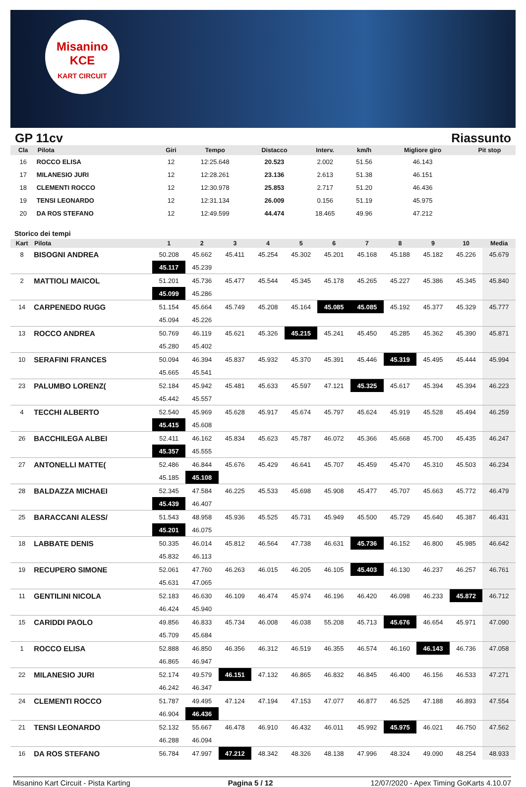Misanino
KCE
KART CIRCUIT
GP 11cv Riassunto
| Cla | Pilota | Giri | Tempo | Distacco | Interv. | km/h | Migliore giro | Pit stop |
| --- | --- | --- | --- | --- | --- | --- | --- | --- |
| 16 | ROCCO ELISA | 12 | 12:25.648 | 20.523 | 2.002 | 51.56 | 46.143 | |
| 17 | MILANESIO JURI | 12 | 12:28.261 | 23.136 | 2.613 | 51.38 | 46.151 | |
| 18 | CLEMENTI ROCCO | 12 | 12:30.978 | 25.853 | 2.717 | 51.20 | 46.436 | |
| 19 | TENSI LEONARDO | 12 | 12:31.134 | 26.009 | 0.156 | 51.19 | 45.975 | |
| 20 | DA ROS STEFANO | 12 | 12:49.599 | 44.474 | 18.465 | 49.96 | 47.212 | |
Storico dei tempi
| Kart | Pilota | 1 | 2 | 3 | 4 | 5 | 6 | 7 | 8 | 9 | 10 | Media |
| --- | --- | --- | --- | --- | --- | --- | --- | --- | --- | --- | --- | --- |
| 8 | BISOGNI ANDREA | 50.208 | 45.662 | 45.411 | 45.254 | 45.302 | 45.201 | 45.168 | 45.188 | 45.182 | 45.226 | 45.679 |
| | | 45.117 | 45.239 | | | | | | | | | |
| 2 | MATTIOLI MAICOL | 51.201 | 45.736 | 45.477 | 45.544 | 45.345 | 45.178 | 45.265 | 45.227 | 45.386 | 45.345 | 45.840 |
| | | 45.099 | 45.286 | | | | | | | | | |
| 14 | CARPENEDO RUGG | 51.154 | 45.664 | 45.749 | 45.208 | 45.164 | 45.085 | 45.085 | 45.192 | 45.377 | 45.329 | 45.777 |
| | | 45.094 | 45.226 | | | | | | | | | |
| 13 | ROCCO ANDREA | 50.769 | 46.119 | 45.621 | 45.326 | 45.215 | 45.241 | 45.450 | 45.285 | 45.362 | 45.390 | 45.871 |
| | | 45.280 | 45.402 | | | | | | | | | |
| 10 | SERAFINI FRANCES | 50.094 | 46.394 | 45.837 | 45.932 | 45.370 | 45.391 | 45.446 | 45.319 | 45.495 | 45.444 | 45.994 |
| | | 45.665 | 45.541 | | | | | | | | | |
| 23 | PALUMBO LORENZ( | 52.184 | 45.942 | 45.481 | 45.633 | 45.597 | 47.121 | 45.325 | 45.617 | 45.394 | 45.394 | 46.223 |
| | | 45.442 | 45.557 | | | | | | | | | |
| 4 | TECCHI ALBERTO | 52.540 | 45.969 | 45.628 | 45.917 | 45.674 | 45.797 | 45.624 | 45.919 | 45.528 | 45.494 | 46.259 |
| | | 45.415 | 45.608 | | | | | | | | | |
| 26 | BACCHILEGA ALBEI | 52.411 | 46.162 | 45.834 | 45.623 | 45.787 | 46.072 | 45.366 | 45.668 | 45.700 | 45.435 | 46.247 |
| | | 45.357 | 45.555 | | | | | | | | | |
| 27 | ANTONELLI MATTE( | 52.486 | 46.844 | 45.676 | 45.429 | 46.641 | 45.707 | 45.459 | 45.470 | 45.310 | 45.503 | 46.234 |
| | | 45.185 | 45.108 | | | | | | | | | |
| 28 | BALDAZZA MICHAEI | 52.345 | 47.584 | 46.225 | 45.533 | 45.698 | 45.908 | 45.477 | 45.707 | 45.663 | 45.772 | 46.479 |
| | | 45.439 | 46.407 | | | | | | | | | |
| 25 | BARACCANI ALESS/ | 51.543 | 48.958 | 45.936 | 45.525 | 45.731 | 45.949 | 45.500 | 45.729 | 45.640 | 45.387 | 46.431 |
| | | 45.201 | 46.075 | | | | | | | | | |
| 18 | LABBATE DENIS | 50.335 | 46.014 | 45.812 | 46.564 | 47.738 | 46.631 | 45.736 | 46.152 | 46.800 | 45.985 | 46.642 |
| | | 45.832 | 46.113 | | | | | | | | | |
| 19 | RECUPERO SIMONE | 52.061 | 47.760 | 46.263 | 46.015 | 46.205 | 46.105 | 45.403 | 46.130 | 46.237 | 46.257 | 46.761 |
| | | 45.631 | 47.065 | | | | | | | | | |
| 11 | GENTILINI NICOLA | 52.183 | 46.630 | 46.109 | 46.474 | 45.974 | 46.196 | 46.420 | 46.098 | 46.233 | 45.872 | 46.712 |
| | | 46.424 | 45.940 | | | | | | | | | |
| 15 | CARIDDI PAOLO | 49.856 | 46.833 | 45.734 | 46.008 | 46.038 | 55.208 | 45.713 | 45.676 | 46.654 | 45.971 | 47.090 |
| | | 45.709 | 45.684 | | | | | | | | | |
| 1 | ROCCO ELISA | 52.888 | 46.850 | 46.356 | 46.312 | 46.519 | 46.355 | 46.574 | 46.160 | 46.143 | 46.736 | 47.058 |
| | | 46.865 | 46.947 | | | | | | | | | |
| 22 | MILANESIO JURI | 52.174 | 49.579 | 46.151 | 47.132 | 46.865 | 46.832 | 46.845 | 46.400 | 46.156 | 46.533 | 47.271 |
| | | 46.242 | 46.347 | | | | | | | | | |
| 24 | CLEMENTI ROCCO | 51.787 | 49.495 | 47.124 | 47.194 | 47.153 | 47.077 | 46.877 | 46.525 | 47.188 | 46.893 | 47.554 |
| | | 46.904 | 46.436 | | | | | | | | | |
| 21 | TENSI LEONARDO | 52.132 | 55.667 | 46.478 | 46.910 | 46.432 | 46.011 | 45.992 | 45.975 | 46.021 | 46.750 | 47.562 |
| | | 46.288 | 46.094 | | | | | | | | | |
| 16 | DA ROS STEFANO | 56.784 | 47.997 | 47.212 | 48.342 | 48.326 | 48.138 | 47.996 | 48.324 | 49.090 | 48.254 | 48.933 |
Misanino Kart Circuit - Pista Karting Pagina 5 / 12 12/07/2020 - Apex Timing GoKarts 4.10.07